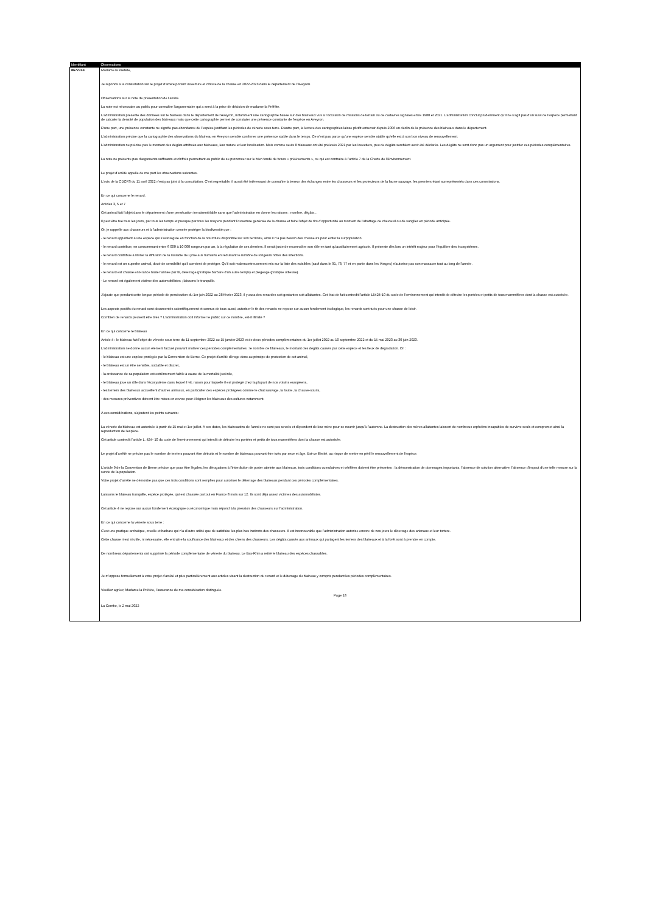| Identifiant | Observations |
| --- | --- |
| 8672744 | Madame la Préfète, Je réponds à la consultation sur le projet d'arrêté portant ouverture et clôture de la chasse en 2022-2023 dans le département de l'Aveyron. Observations sur la note de présentation de l'arrêté. La note est nécessaire au public pour connaître l'argumentaire qui a servi à la prise de décision de madame la Préfète. L'administration présente des données sur le blaireau dans le département de l'Aveyron, notamment une cartographie basée sur des blaireaux vus à l'occasion de missions de terrain ou de cadavres signalés entre 1988 et 2021. L'administration conclut prudemment qu'il ne s'agit pas d'un suivi de l'espèce permettant de calculer la densité de population des blaireaux mais que cette cartographie permet de constater une présence constante de l'espèce en Aveyron. D'une part, une présence constante ne signifie pas abondance de l'espèce justifiant les périodes de vénerie sous terre. D'autre part, la lecture des cartographies laisse plutôt entrevoir depuis 2006 un déclin de la présence des blaireaux dans le département. L'administration précise que la cartographie des observations du blaireau en Aveyron semble confirmer une présence stable dans le temps. Ce n'est pas parce qu'une espèce semble stable qu'elle est à son bon niveau de renouvellement. L'administration ne précise pas le montant des dégâts attribués aux blaireaux, leur nature et leur localisation. Mais comme seuls 8 blaireaux ont été prélevés 2021 par les louvetiers, peu de dégâts semblent avoir été déclarés. Les dégâts ne sont donc pas un argument pour justifier ces périodes complémentaires. La note ne présente pas d'arguments suffisants et chiffrés permettant au public de se prononcer sur le bien fondé de futurs « prélèvements », ce qui est contraire à l'article 7 de la Charte de l'Environnement. Le projet d'arrêté appelle de ma part les observations suivantes. L'avis de la CDCFS du 11 avril 2022 n'est pas joint à la consultation. C'est regrettable, il aurait été intéressant de connaître la teneur des échanges entre les chasseurs et les protecteurs de la faune sauvage, les premiers étant surreprésentés dans ces commissions. En ce qui concerne le renard. Articles 3, 5 et 7 Cet animal fait l'objet dans le département d'une persécution invraisemblable sans que l'administration en donne les raisons : nombre, dégâts… Il peut être tué tous les jours, par tous les temps et presque par tous les moyens pendant l'ouverture générale de la chasse et faire l'objet de tirs d'opportunité au moment de l'abattage de chevreuil ou de sanglier en période anticipée. Or, je rappelle aux chasseurs et à l'administration censée protéger la biodiversité que : - le renard appartient à une espèce qui s'autorégule en fonction de la nourriture disponible sur son territoire, ainsi il n'a pas besoin des chasseurs pour éviter la surpopulation. - le renard contribue, en consommant entre 6 000 à 10 000 rongeurs par an, à la régulation de ces derniers. Il serait juste de reconnaître son rôle en tant qu'auxiliairement agricole. Il présente dès lors un intérêt majeur pour l'équilibre des écosystèmes. - le renard contribue à limiter la diffusion de la maladie de Lyme aux humains en réduisant le nombre de rongeurs hôtes des infections. - le renard est un superbe animal, doué de sensibilité qu'il convient de protéger. Qu'il soit malencontreusement mis sur la liste des nuisibles (sauf dans le 91, 78, 77 et en partie dans les Vosges) n'autorise pas son massacre tout au long de l'année. - le renard est chassé en France toute l'année par tir, déterrage (pratique barbare d'un autre temps) et piégeage (pratique odieuse). - Le renard est également victime des automobilistes ; laissons le tranquille. J'ajoute que pendant cette longue période de persécution du 1er juin 2022 au 28 février 2023, il y aura des renardes soit gestantes soit allaitantes. Cet état de fait contredit l'article L5424-10 du code de l'environnement qui interdit de détruire les portées et petits de tous mammifères dont la chasse est autorisée. Les aspects positifs du renard sont documentés scientifiquement et connus de tous aussi, autoriser le tir des renards ne repose sur aucun fondement écologique, les renards sont tués pour une chasse de loisir. Combien de renards peuvent être tirés ? L'administration doit informer le public sur ce nombre, est-il illimité ? En ce qui concerne le blaireau Article 4 : le blaireau fait l'objet de vénerie sous terre du 11 septembre 2022 au 15 janvier 2023 et de deux périodes complémentaires du 1er juillet 2022 au 10 septembre 2022 et du 15 mai 2023 au 30 juin 2023. L'administration ne donne aucun élément factuel pouvant motiver ces périodes complémentaires : le nombre de blaireaux, le montant des dégâts causés par cette espèce et les lieux de dégradation. Or : - le blaireau est une espèce protégée par la Convention de Berne. Ce projet d'arrêté déroge donc au principe de protection de cet animal, - le blaireau est un être sensible, sociable et discret, - la croissance de sa population est extrêmement faible à cause de la mortalité juvénile, - le blaireau joue un rôle dans l'écosystème dans lequel il vit, raison pour laquelle il est protégé chez la plupart de nos voisins européens, - les terriers des blaireaux accueillent d'autres animaux, en particulier des espèces protégées comme le chat sauvage, la loutre, la chauve-souris, - des mesures préventives doivent être mises en œuvre pour éloigner les blaireaux des cultures notamment. A ces considérations, s'ajoutent les points suivants : La vénerie du blaireau est autorisée à partir du 15 mai et 1er juillet. A ces dates, les blaireautins de l'année ne sont pas sevrés et dépendent de leur mère pour se nourrir jusqu'à l'automne. La destruction des mères allaitantes laissent de nombreux orphelins incapables de survivre seuls et compromet ainsi la reproduction de l'espèce. Cet article contredit l'article L. 424- 10 du code de l'environnement qui interdit de détruire les portées et petits de tous mammifères dont la chasse est autorisée. Le projet d'arrêté ne précise pas le nombre de terriers pouvant être détruits et le nombre de blaireaux pouvant être tués par sexe et âge. Est-ce illimité, au risque de mettre en péril le renouvellement de l'espèce. L'article 9 de la Convention de Berne précise que pour être légales, les dérogations à l'interdiction de porter atteinte aux blaireaux, trois conditions cumulatives et vérifiées doivent être présentes : la démonstration de dommages importants, l'absence de solution alternative, l'absence d'impact d'une telle mesure sur la survie de la population. Votre projet d'arrêté ne démontre pas que ces trois conditions sont remplies pour autoriser le déterrage des blaireaux pendant ces périodes complémentaires. Laissons le blaireau tranquille, espèce protégée, qui est chassée partout en France 8 mois sur 12. Ils sont déjà assez victimes des automobilistes. Cet article 4 ne repose sur aucun fondement écologique ou économique mais répond à la pression des chasseurs sur l'administration. En ce qui concerne la vénerie sous terre : C'est une pratique archaïque, cruelle et barbare qui n'a d'autre utilité que de satisfaire les plus bas instincts des chasseurs. Il est inconcevable que l'administration autorise encore de nos jours le déterrage des animaux et leur torture. Cette chasse n'est ni utile, ni nécessaire, elle entraîne la souffrance des blaireaux et des chiens des chasseurs. Les dégâts causés aux animaux qui partagent les terriers des blaireaux et à la forêt sont à prendre en compte. De nombreux départements ont supprimé la période complémentaire de vénerie du blaireau. Le Bas-Rhin a retiré le blaireau des espèces chassables. Je m'oppose formellement à votre projet d'arrêté et plus particulièrement aux articles visant la destruction du renard et le déterrage du blaireau y compris pendant les périodes complémentaires. Veuillez agréer, Madame la Préfète, l'assurance de ma considération distinguée. Page 18 La Combe, le 2 mai 2022 |